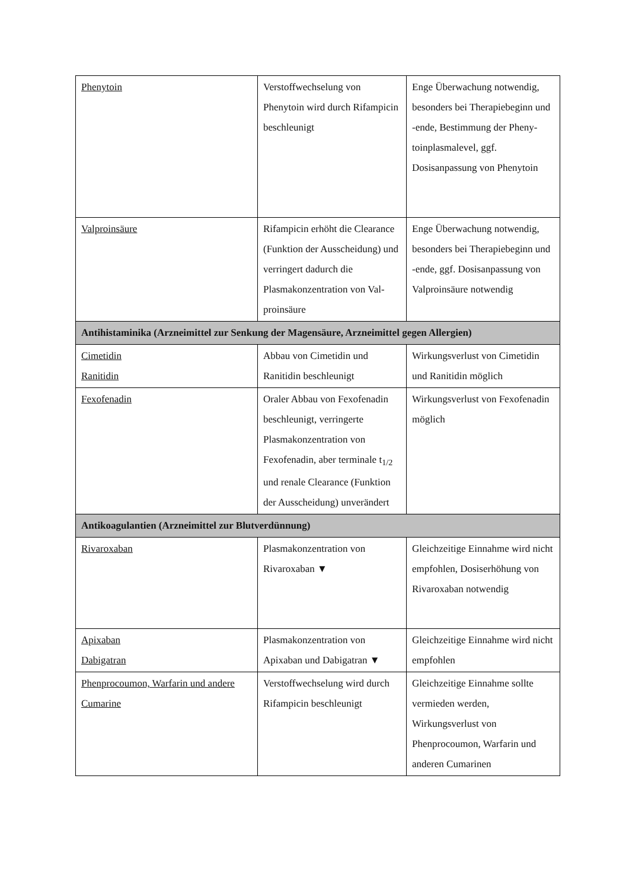| Phenytoin | Verstoffwechselung von Phenytoin wird durch Rifampicin beschleunigt | Enge Überwachung notwendig, besonders bei Therapiebeginn und -ende, Bestimmung der Pheny-toinplasmalevel, ggf. Dosisanpassung von Phenytoin |
| Valproinsäure | Rifampicin erhöht die Clearance (Funktion der Ausscheidung) und verringert dadurch die Plasmakonzentration von Val-proinsäure | Enge Überwachung notwendig, besonders bei Therapiebeginn und -ende, ggf. Dosisanpassung von Valproinsäure notwendig |
| Antihistaminika (Arzneimittel zur Senkung der Magensäure, Arzneimittel gegen Allergien) | | |
| Cimetidin Ranitidin | Abbau von Cimetidin und Ranitidin beschleunigt | Wirkungsverlust von Cimetidin und Ranitidin möglich |
| Fexofenadin | Oraler Abbau von Fexofenadin beschleunigt, verringerte Plasmakonzentration von Fexofenadin, aber terminale t<sub>1/2</sub> und renale Clearance (Funktion der Ausscheidung) unverändert | Wirkungsverlust von Fexofenadin möglich |
| Antikoagulantien (Arzneimittel zur Blutverdünnung) | | |
| Rivaroxaban | Plasmakonzentration von Rivaroxaban ▼ | Gleichzeitige Einnahme wird nicht empfohlen, Dosiserhöhung von Rivaroxaban notwendig |
| Apixaban Dabigatran | Plasmakonzentration von Apixaban und Dabigatran ▼ | Gleichzeitige Einnahme wird nicht empfohlen |
| Phenprocoumon, Warfarin und andere Cumarine | Verstoffwechselung wird durch Rifampicin beschleunigt | Gleichzeitige Einnahme sollte vermieden werden, Wirkungsverlust von Phenprocoumon, Warfarin und anderen Cumarinen |